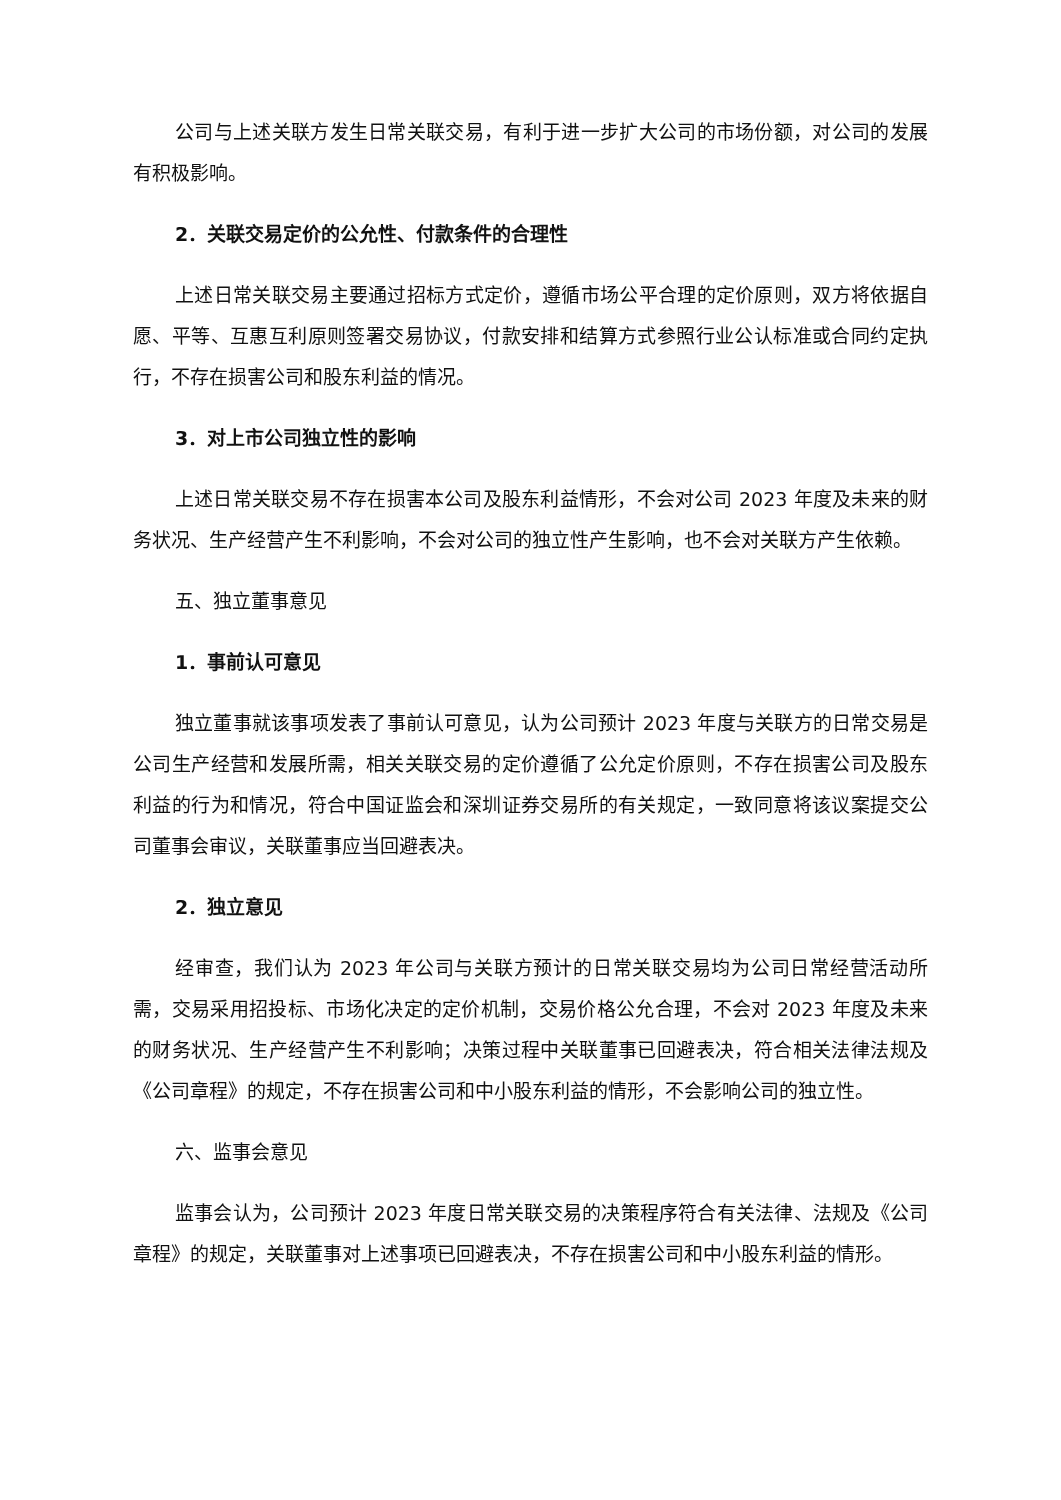公司与上述关联方发生日常关联交易，有利于进一步扩大公司的市场份额，对公司的发展有积极影响。
2．关联交易定价的公允性、付款条件的合理性
上述日常关联交易主要通过招标方式定价，遵循市场公平合理的定价原则，双方将依据自愿、平等、互惠互利原则签署交易协议，付款安排和结算方式参照行业公认标准或合同约定执行，不存在损害公司和股东利益的情况。
3．对上市公司独立性的影响
上述日常关联交易不存在损害本公司及股东利益情形，不会对公司 2023 年度及未来的财务状况、生产经营产生不利影响，不会对公司的独立性产生影响，也不会对关联方产生依赖。
五、独立董事意见
1．事前认可意见
独立董事就该事项发表了事前认可意见，认为公司预计 2023 年度与关联方的日常交易是公司生产经营和发展所需，相关关联交易的定价遵循了公允定价原则，不存在损害公司及股东利益的行为和情况，符合中国证监会和深圳证券交易所的有关规定，一致同意将该议案提交公司董事会审议，关联董事应当回避表决。
2．独立意见
经审查，我们认为 2023 年公司与关联方预计的日常关联交易均为公司日常经营活动所需，交易采用招投标、市场化决定的定价机制，交易价格公允合理，不会对 2023 年度及未来的财务状况、生产经营产生不利影响；决策过程中关联董事已回避表决，符合相关法律法规及《公司章程》的规定，不存在损害公司和中小股东利益的情形，不会影响公司的独立性。
六、监事会意见
监事会认为，公司预计 2023 年度日常关联交易的决策程序符合有关法律、法规及《公司章程》的规定，关联董事对上述事项已回避表决，不存在损害公司和中小股东利益的情形。